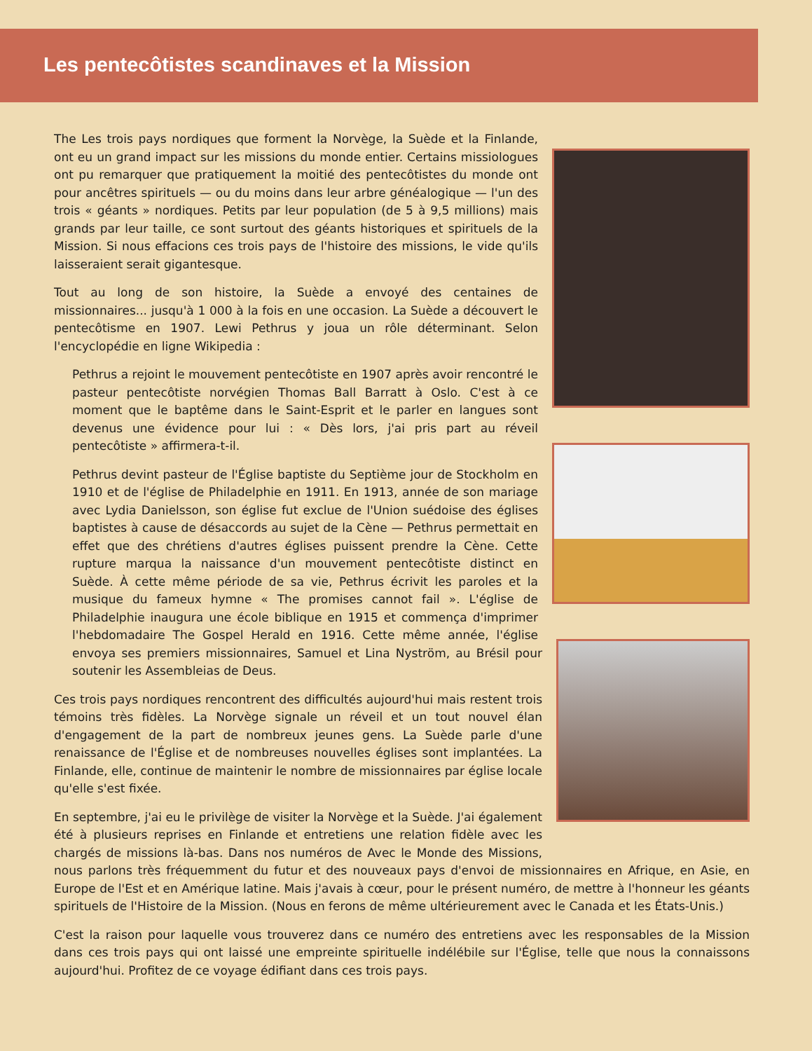Les pentecôtistes scandinaves et la Mission
The Les trois pays nordiques que forment la Norvège, la Suède et la Finlande, ont eu un grand impact sur les missions du monde entier. Certains missiologues ont pu remarquer que pratiquement la moitié des pentecôtistes du monde ont pour ancêtres spirituels — ou du moins dans leur arbre généalogique — l'un des trois « géants » nordiques. Petits par leur population (de 5 à 9,5 millions) mais grands par leur taille, ce sont surtout des géants historiques et spirituels de la Mission. Si nous effacions ces trois pays de l'histoire des missions, le vide qu'ils laisseraient serait gigantesque.
Tout au long de son histoire, la Suède a envoyé des centaines de missionnaires... jusqu'à 1 000 à la fois en une occasion. La Suède a découvert le pentecôtisme en 1907. Lewi Pethrus y joua un rôle déterminant. Selon l'encyclopédie en ligne Wikipedia :
Pethrus a rejoint le mouvement pentecôtiste en 1907 après avoir rencontré le pasteur pentecôtiste norvégien Thomas Ball Barratt à Oslo. C'est à ce moment que le baptême dans le Saint-Esprit et le parler en langues sont devenus une évidence pour lui : « Dès lors, j'ai pris part au réveil pentecôtiste » affirmera-t-il.
Pethrus devint pasteur de l'Église baptiste du Septième jour de Stockholm en 1910 et de l'église de Philadelphie en 1911. En 1913, année de son mariage avec Lydia Danielsson, son église fut exclue de l'Union suédoise des églises baptistes à cause de désaccords au sujet de la Cène — Pethrus permettait en effet que des chrétiens d'autres églises puissent prendre la Cène. Cette rupture marqua la naissance d'un mouvement pentecôtiste distinct en Suède. À cette même période de sa vie, Pethrus écrivit les paroles et la musique du fameux hymne « The promises cannot fail ». L'église de Philadelphie inaugura une école biblique en 1915 et commença d'imprimer l'hebdomadaire The Gospel Herald en 1916. Cette même année, l'église envoya ses premiers missionnaires, Samuel et Lina Nyström, au Brésil pour soutenir les Assembleias de Deus.
Ces trois pays nordiques rencontrent des difficultés aujourd'hui mais restent trois témoins très fidèles. La Norvège signale un réveil et un tout nouvel élan d'engagement de la part de nombreux jeunes gens. La Suède parle d'une renaissance de l'Église et de nombreuses nouvelles églises sont implantées. La Finlande, elle, continue de maintenir le nombre de missionnaires par église locale qu'elle s'est fixée.
En septembre, j'ai eu le privilège de visiter la Norvège et la Suède. J'ai également été à plusieurs reprises en Finlande et entretiens une relation fidèle avec les chargés de missions là-bas. Dans nos numéros de Avec le Monde des Missions, nous parlons très fréquemment du futur et des nouveaux pays d'envoi de missionnaires en Afrique, en Asie, en Europe de l'Est et en Amérique latine. Mais j'avais à cœur, pour le présent numéro, de mettre à l'honneur les géants spirituels de l'Histoire de la Mission. (Nous en ferons de même ultérieurement avec le Canada et les États-Unis.)
C'est la raison pour laquelle vous trouverez dans ce numéro des entretiens avec les responsables de la Mission dans ces trois pays qui ont laissé une empreinte spirituelle indélébile sur l'Église, telle que nous la connaissons aujourd'hui. Profitez de ce voyage édifiant dans ces trois pays.